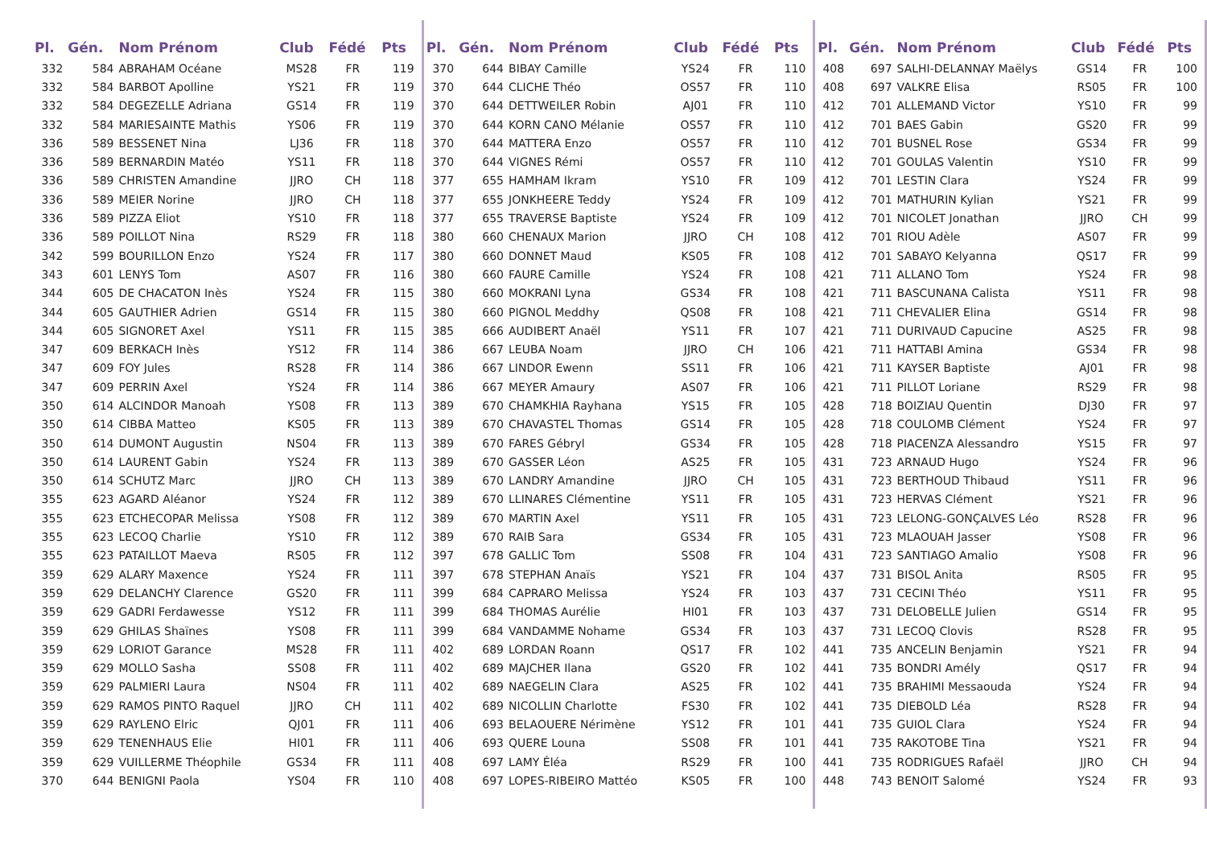| Pl. | Gén. | Nom Prénom | Club | Fédé | Pts |
| --- | --- | --- | --- | --- | --- |
| 332 | 584 | ABRAHAM Océane | MS28 | FR | 119 |
| 332 | 584 | BARBOT Apolline | YS21 | FR | 119 |
| 332 | 584 | DEGEZELLE Adriana | GS14 | FR | 119 |
| 332 | 584 | MARIESAINTE Mathis | YS06 | FR | 119 |
| 336 | 589 | BESSENET Nina | LJ36 | FR | 118 |
| 336 | 589 | BERNARDIN Matéo | YS11 | FR | 118 |
| 336 | 589 | CHRISTEN Amandine | JJRO | CH | 118 |
| 336 | 589 | MEIER Norine | JJRO | CH | 118 |
| 336 | 589 | PIZZA Eliot | YS10 | FR | 118 |
| 336 | 589 | POILLOT Nina | RS29 | FR | 118 |
| 342 | 599 | BOURILLON Enzo | YS24 | FR | 117 |
| 343 | 601 | LENYS Tom | AS07 | FR | 116 |
| 344 | 605 | DE CHACATON Inès | YS24 | FR | 115 |
| 344 | 605 | GAUTHIER Adrien | GS14 | FR | 115 |
| 344 | 605 | SIGNORET Axel | YS11 | FR | 115 |
| 347 | 609 | BERKACH Inès | YS12 | FR | 114 |
| 347 | 609 | FOY Jules | RS28 | FR | 114 |
| 347 | 609 | PERRIN Axel | YS24 | FR | 114 |
| 350 | 614 | ALCINDOR Manoah | YS08 | FR | 113 |
| 350 | 614 | CIBBA Matteo | KS05 | FR | 113 |
| 350 | 614 | DUMONT Augustin | NS04 | FR | 113 |
| 350 | 614 | LAURENT Gabin | YS24 | FR | 113 |
| 350 | 614 | SCHUTZ Marc | JJRO | CH | 113 |
| 355 | 623 | AGARD Aléanor | YS24 | FR | 112 |
| 355 | 623 | ETCHECOPAR Melissa | YS08 | FR | 112 |
| 355 | 623 | LECOQ Charlie | YS10 | FR | 112 |
| 355 | 623 | PATAILLOT Maeva | RS05 | FR | 112 |
| 359 | 629 | ALARY Maxence | YS24 | FR | 111 |
| 359 | 629 | DELANCHY Clarence | GS20 | FR | 111 |
| 359 | 629 | GADRI Ferdawesse | YS12 | FR | 111 |
| 359 | 629 | GHILAS Shaïnes | YS08 | FR | 111 |
| 359 | 629 | LORIOT Garance | MS28 | FR | 111 |
| 359 | 629 | MOLLO Sasha | SS08 | FR | 111 |
| 359 | 629 | PALMIERI Laura | NS04 | FR | 111 |
| 359 | 629 | RAMOS PINTO Raquel | JJRO | CH | 111 |
| 359 | 629 | RAYLENO Elric | QJ01 | FR | 111 |
| 359 | 629 | TENENHAUS Elie | HI01 | FR | 111 |
| 359 | 629 | VUILLERME Théophile | GS34 | FR | 111 |
| 370 | 644 | BENIGNI Paola | YS04 | FR | 110 |
| Pl. | Gén. | Nom Prénom | Club | Fédé | Pts |
| --- | --- | --- | --- | --- | --- |
| 370 | 644 | BIBAY Camille | YS24 | FR | 110 |
| 370 | 644 | CLICHE Théo | OS57 | FR | 110 |
| 370 | 644 | DETTWEILER Robin | AJ01 | FR | 110 |
| 370 | 644 | KORN CANO Mélanie | OS57 | FR | 110 |
| 370 | 644 | MATTERA Enzo | OS57 | FR | 110 |
| 370 | 644 | VIGNES Rémi | OS57 | FR | 110 |
| 377 | 655 | HAMHAM Ikram | YS10 | FR | 109 |
| 377 | 655 | JONKHEERE Teddy | YS24 | FR | 109 |
| 377 | 655 | TRAVERSE Baptiste | YS24 | FR | 109 |
| 380 | 660 | CHENAUX Marion | JJRO | CH | 108 |
| 380 | 660 | DONNET Maud | KS05 | FR | 108 |
| 380 | 660 | FAURE Camille | YS24 | FR | 108 |
| 380 | 660 | MOKRANI Lyna | GS34 | FR | 108 |
| 380 | 660 | PIGNOL Meddhy | QS08 | FR | 108 |
| 385 | 666 | AUDIBERT Anaël | YS11 | FR | 107 |
| 386 | 667 | LEUBA Noam | JJRO | CH | 106 |
| 386 | 667 | LINDOR Ewenn | SS11 | FR | 106 |
| 386 | 667 | MEYER Amaury | AS07 | FR | 106 |
| 389 | 670 | CHAMKHIA Rayhana | YS15 | FR | 105 |
| 389 | 670 | CHAVASTEL Thomas | GS14 | FR | 105 |
| 389 | 670 | FARES Gébryl | GS34 | FR | 105 |
| 389 | 670 | GASSER Léon | AS25 | FR | 105 |
| 389 | 670 | LANDRY Amandine | JJRO | CH | 105 |
| 389 | 670 | LLINARES Clémentine | YS11 | FR | 105 |
| 389 | 670 | MARTIN Axel | YS11 | FR | 105 |
| 389 | 670 | RAIB Sara | GS34 | FR | 105 |
| 397 | 678 | GALLIC Tom | SS08 | FR | 104 |
| 397 | 678 | STEPHAN Anaïs | YS21 | FR | 104 |
| 399 | 684 | CAPRARO Melissa | YS24 | FR | 103 |
| 399 | 684 | THOMAS Aurélie | HI01 | FR | 103 |
| 399 | 684 | VANDAMME Nohame | GS34 | FR | 103 |
| 402 | 689 | LORDAN Roann | QS17 | FR | 102 |
| 402 | 689 | MAJCHER Ilana | GS20 | FR | 102 |
| 402 | 689 | NAEGELIN Clara | AS25 | FR | 102 |
| 402 | 689 | NICOLLIN Charlotte | FS30 | FR | 102 |
| 406 | 693 | BELAOUERE Nérimène | YS12 | FR | 101 |
| 406 | 693 | QUERE Louna | SS08 | FR | 101 |
| 408 | 697 | LAMY Éléa | RS29 | FR | 100 |
| 408 | 697 | LOPES-RIBEIRO Mattéo | KS05 | FR | 100 |
| Pl. | Gén. | Nom Prénom | Club | Fédé | Pts |
| --- | --- | --- | --- | --- | --- |
| 408 | 697 | SALHI-DELANNAY Maëlys | GS14 | FR | 100 |
| 408 | 697 | VALKRE Elisa | RS05 | FR | 100 |
| 412 | 701 | ALLEMAND Victor | YS10 | FR | 99 |
| 412 | 701 | BAES Gabin | GS20 | FR | 99 |
| 412 | 701 | BUSNEL Rose | GS34 | FR | 99 |
| 412 | 701 | GOULAS Valentin | YS10 | FR | 99 |
| 412 | 701 | LESTIN Clara | YS24 | FR | 99 |
| 412 | 701 | MATHURIN Kylian | YS21 | FR | 99 |
| 412 | 701 | NICOLET Jonathan | JJRO | CH | 99 |
| 412 | 701 | RIOU Adèle | AS07 | FR | 99 |
| 412 | 701 | SABAYO Kelyanna | QS17 | FR | 99 |
| 421 | 711 | ALLANO Tom | YS24 | FR | 98 |
| 421 | 711 | BASCUNANA Calista | YS11 | FR | 98 |
| 421 | 711 | CHEVALIER Elina | GS14 | FR | 98 |
| 421 | 711 | DURIVAUD Capucine | AS25 | FR | 98 |
| 421 | 711 | HATTABI Amina | GS34 | FR | 98 |
| 421 | 711 | KAYSER Baptiste | AJ01 | FR | 98 |
| 421 | 711 | PILLOT Loriane | RS29 | FR | 98 |
| 428 | 718 | BOIZIAU Quentin | DJ30 | FR | 97 |
| 428 | 718 | COULOMB Clément | YS24 | FR | 97 |
| 428 | 718 | PIACENZA Alessandro | YS15 | FR | 97 |
| 431 | 723 | ARNAUD Hugo | YS24 | FR | 96 |
| 431 | 723 | BERTHOUD Thibaud | YS11 | FR | 96 |
| 431 | 723 | HERVAS Clément | YS21 | FR | 96 |
| 431 | 723 | LELONG-GONÇALVES Léo | RS28 | FR | 96 |
| 431 | 723 | MLAOUAH Jasser | YS08 | FR | 96 |
| 431 | 723 | SANTIAGO Amalio | YS08 | FR | 96 |
| 437 | 731 | BISOL Anita | RS05 | FR | 95 |
| 437 | 731 | CECINI Théo | YS11 | FR | 95 |
| 437 | 731 | DELOBELLE Julien | GS14 | FR | 95 |
| 437 | 731 | LECOQ Clovis | RS28 | FR | 95 |
| 441 | 735 | ANCELIN Benjamin | YS21 | FR | 94 |
| 441 | 735 | BONDRI Amély | QS17 | FR | 94 |
| 441 | 735 | BRAHIMI Messaouda | YS24 | FR | 94 |
| 441 | 735 | DIEBOLD Léa | RS28 | FR | 94 |
| 441 | 735 | GUIOL Clara | YS24 | FR | 94 |
| 441 | 735 | RAKOTOBE Tina | YS21 | FR | 94 |
| 441 | 735 | RODRIGUES Rafaël | JJRO | CH | 94 |
| 448 | 743 | BENOIT Salomé | YS24 | FR | 93 |